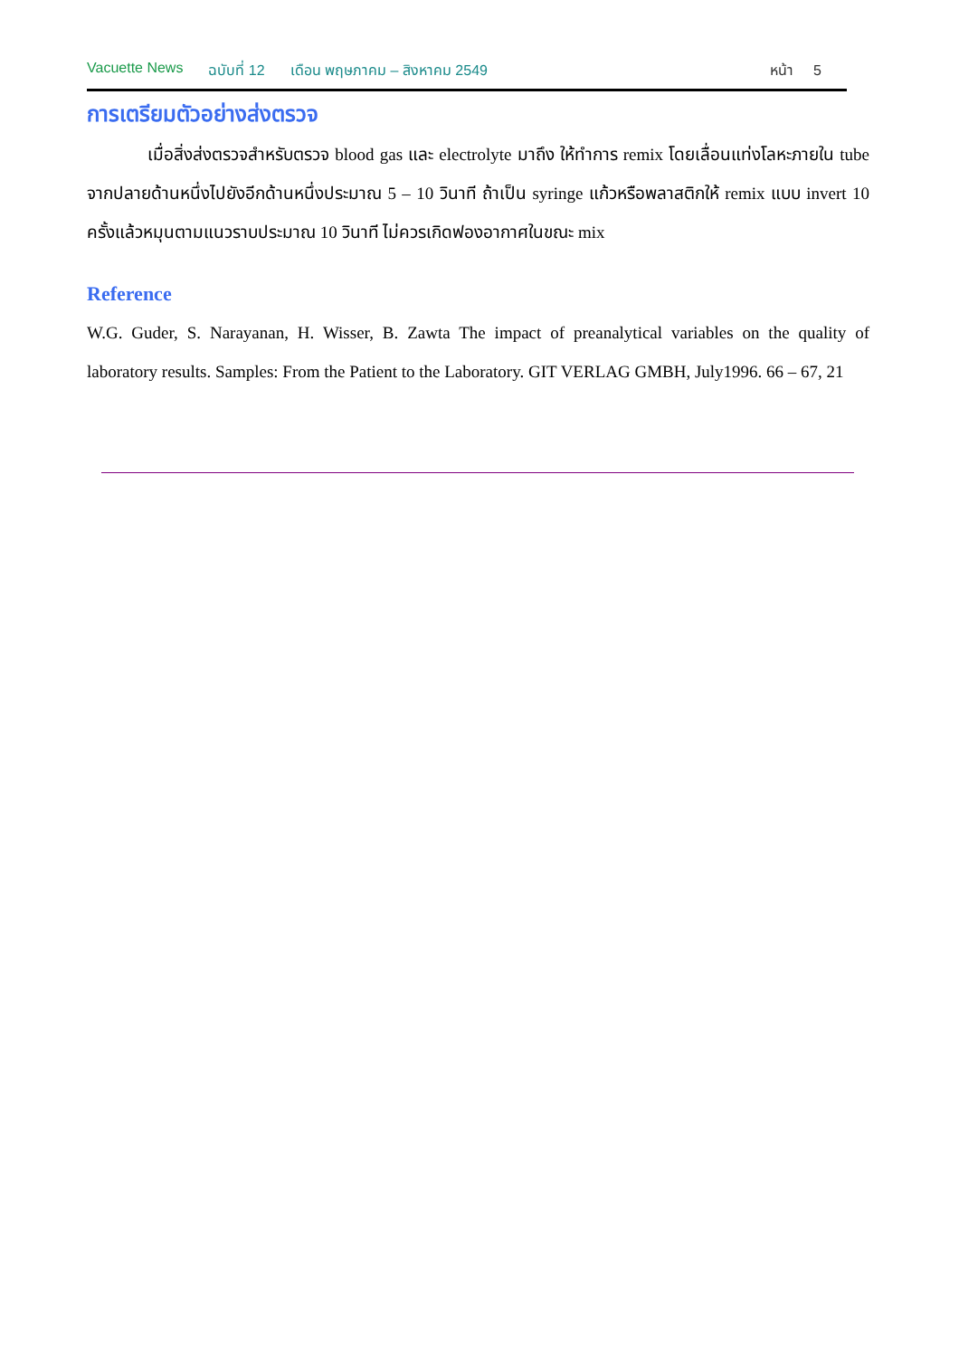Vacuette News ฉบับที่ 12 เดือน พฤษภาคม – สิงหาคม 2549 หน้า 5
การเตรียมตัวอย่างส่งตรวจ
เมื่อสิ่งส่งตรวจสำหรับตรวจ blood gas และ electrolyte มาถึง ให้ทำการ remix โดยเลื่อนแท่งโลหะภายใน tube จากปลายด้านหนึ่งไปยังอีกด้านหนึ่งประมาณ 5 – 10 วินาที ถ้าเป็น syringe แก้วหรือพลาสติกให้ remix แบบ invert 10 ครั้งแล้วหมุนตามแนวราบประมาณ 10 วินาที ไม่ควรเกิดฟองอากาศในขณะ mix
Reference
W.G. Guder, S. Narayanan, H. Wisser, B. Zawta The impact of preanalytical variables on the quality of laboratory results. Samples: From the Patient to the Laboratory. GIT VERLAG GMBH, July1996. 66 – 67, 21